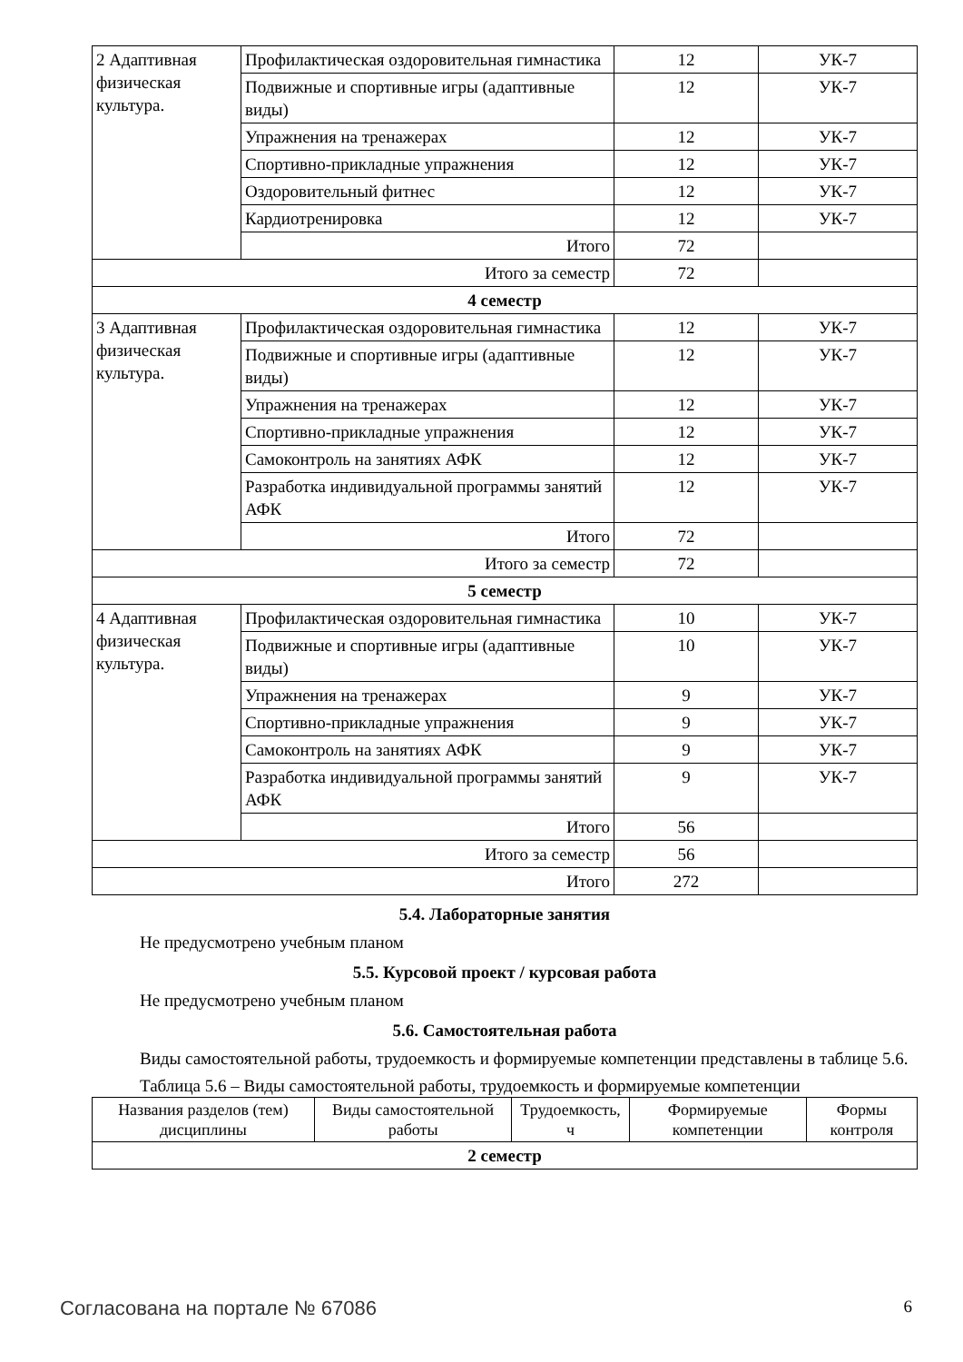| 2 Адаптивная физическая культура. | Профилактическая оздоровительная гимнастика | 12 | УК-7 |
| | Подвижные и спортивные игры (адаптивные виды) | 12 | УК-7 |
| | Упражнения на тренажерах | 12 | УК-7 |
| | Спортивно-прикладные упражнения | 12 | УК-7 |
| | Оздоровительный фитнес | 12 | УК-7 |
| | Кардиотренировка | 12 | УК-7 |
| | Итого | 72 | |
| Итого за семестр | | 72 | |
| 4 семестр | | | |
| 3 Адаптивная физическая культура. | Профилактическая оздоровительная гимнастика | 12 | УК-7 |
| | Подвижные и спортивные игры (адаптивные виды) | 12 | УК-7 |
| | Упражнения на тренажерах | 12 | УК-7 |
| | Спортивно-прикладные упражнения | 12 | УК-7 |
| | Самоконтроль на занятиях АФК | 12 | УК-7 |
| | Разработка индивидуальной программы занятий АФК | 12 | УК-7 |
| | Итого | 72 | |
| Итого за семестр | | 72 | |
| 5 семестр | | | |
| 4 Адаптивная физическая культура. | Профилактическая оздоровительная гимнастика | 10 | УК-7 |
| | Подвижные и спортивные игры (адаптивные виды) | 10 | УК-7 |
| | Упражнения на тренажерах | 9 | УК-7 |
| | Спортивно-прикладные упражнения | 9 | УК-7 |
| | Самоконтроль на занятиях АФК | 9 | УК-7 |
| | Разработка индивидуальной программы занятий АФК | 9 | УК-7 |
| | Итого | 56 | |
| Итого за семестр | | 56 | |
| Итого | | 272 | |
5.4. Лабораторные занятия
Не предусмотрено учебным планом
5.5. Курсовой проект / курсовая работа
Не предусмотрено учебным планом
5.6. Самостоятельная работа
Виды самостоятельной работы, трудоемкость и формируемые компетенции представлены в таблице 5.6.
Таблица 5.6 – Виды самостоятельной работы, трудоемкость и формируемые компетенции
| Названия разделов (тем) дисциплины | Виды самостоятельной работы | Трудоемкость, ч | Формируемые компетенции | Формы контроля |
| --- | --- | --- | --- | --- |
| 2 семестр | | | | |
Согласована на портале № 67086 6